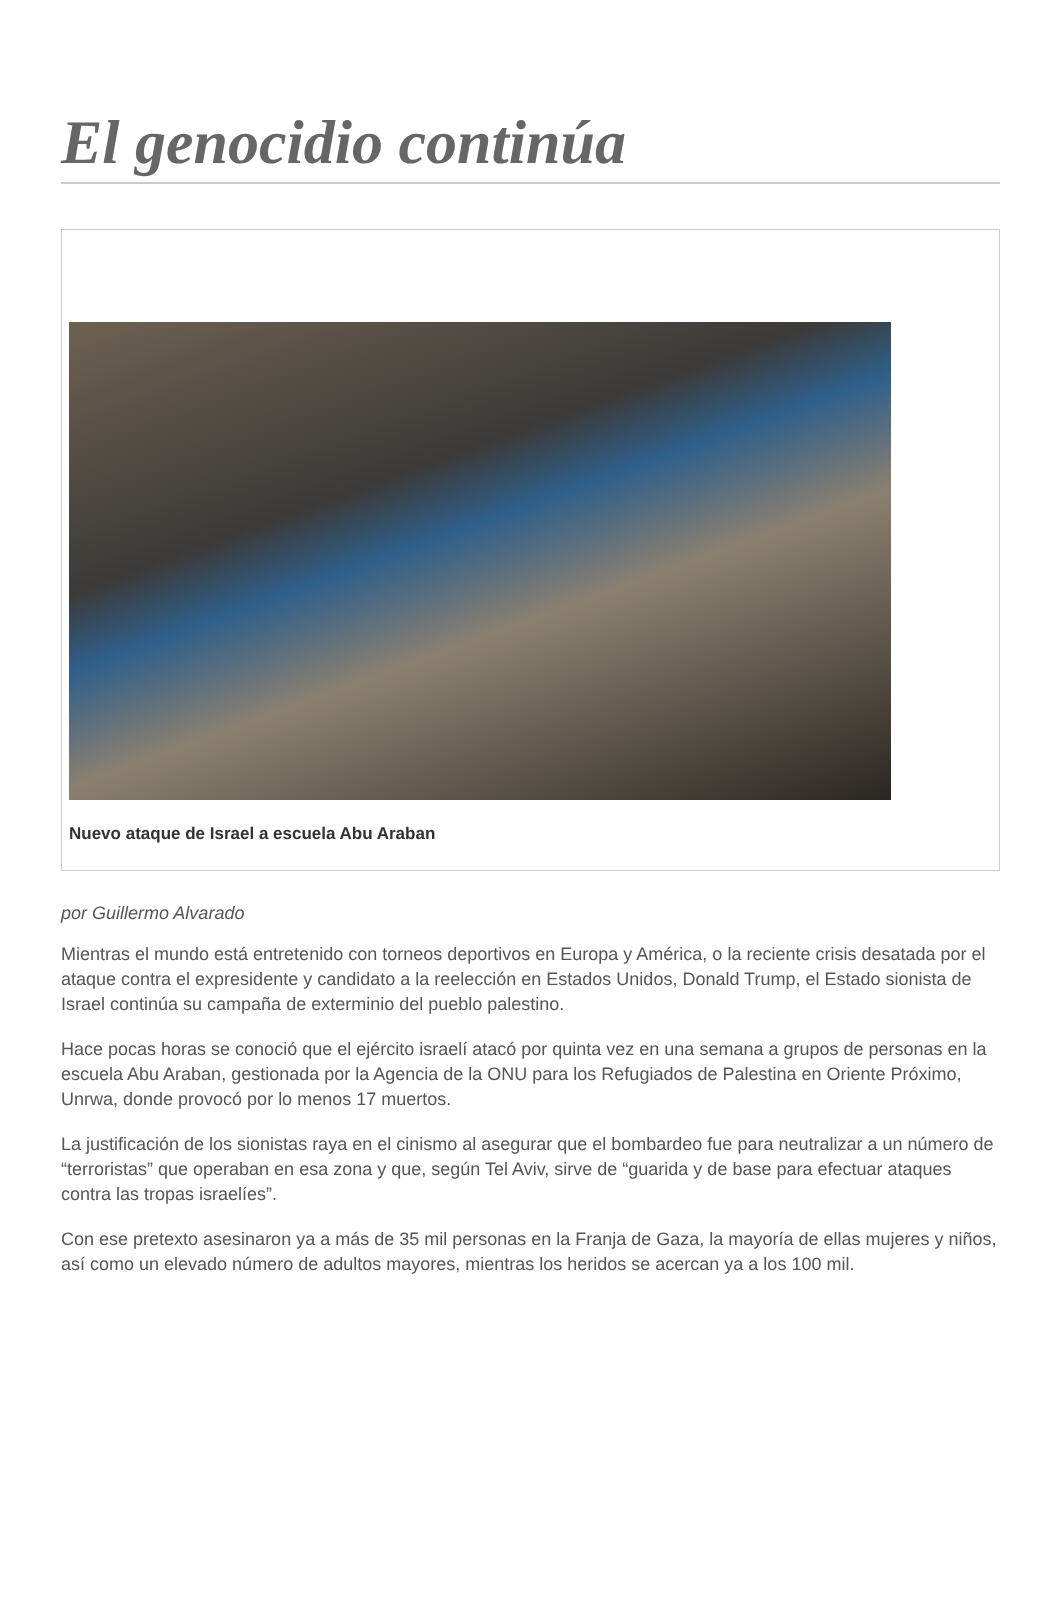El genocidio continúa
Nuevo ataque de Israel a escuela Abu Araban
por Guillermo Alvarado
Mientras el mundo está entretenido con torneos deportivos en Europa y América, o la reciente crisis desatada por el ataque contra el expresidente y candidato a la reelección en Estados Unidos, Donald Trump, el Estado sionista de Israel continúa su campaña de exterminio del pueblo palestino.
Hace pocas horas se conoció que el ejército israelí atacó por quinta vez en una semana a grupos de personas en la escuela Abu Araban, gestionada por la Agencia de la ONU para los Refugiados de Palestina en Oriente Próximo, Unrwa, donde provocó por lo menos 17 muertos.
La justificación de los sionistas raya en el cinismo al asegurar que el bombardeo fue para neutralizar a un número de “terroristas” que operaban en esa zona y que, según Tel Aviv, sirve de “guarida y de base para efectuar ataques contra las tropas israelíes”.
Con ese pretexto asesinaron ya a más de 35 mil personas en la Franja de Gaza, la mayoría de ellas mujeres y niños, así como un elevado número de adultos mayores, mientras los heridos se acercan ya a los 100 mil.